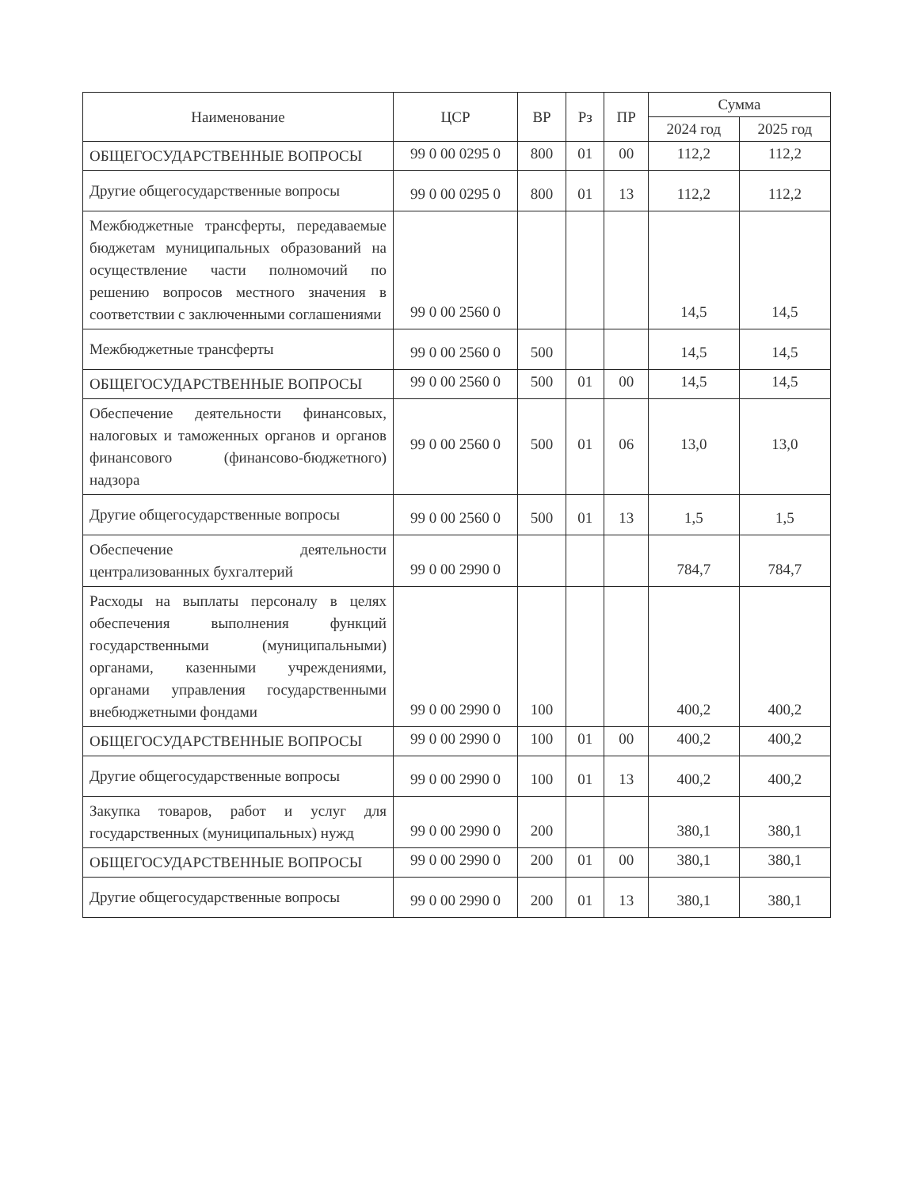| Наименование | ЦСР | ВР | Рз | ПР | Сумма | |
| --- | --- | --- | --- | --- | --- | --- |
| | | | | | 2024 год | 2025 год |
| ОБЩЕГОСУДАРСТВЕННЫЕ ВОПРОСЫ | 99 0 00 0295 0 | 800 | 01 | 00 | 112,2 | 112,2 |
| Другие общегосударственные вопросы | 99 0 00 0295 0 | 800 | 01 | 13 | 112,2 | 112,2 |
| Межбюджетные трансферты, передаваемые бюджетам муниципальных образований на осуществление части полномочий по решению вопросов местного значения в соответствии с заключенными соглашениями | 99 0 00 2560 0 | | | | 14,5 | 14,5 |
| Межбюджетные трансферты | 99 0 00 2560 0 | 500 | | | 14,5 | 14,5 |
| ОБЩЕГОСУДАРСТВЕННЫЕ ВОПРОСЫ | 99 0 00 2560 0 | 500 | 01 | 00 | 14,5 | 14,5 |
| Обеспечение деятельности финансовых, налоговых и таможенных органов и органов финансового (финансово-бюджетного) надзора | 99 0 00 2560 0 | 500 | 01 | 06 | 13,0 | 13,0 |
| Другие общегосударственные вопросы | 99 0 00 2560 0 | 500 | 01 | 13 | 1,5 | 1,5 |
| Обеспечение деятельности централизованных бухгалтерий | 99 0 00 2990 0 | | | | 784,7 | 784,7 |
| Расходы на выплаты персоналу в целях обеспечения выполнения функций государственными (муниципальными) органами, казенными учреждениями, органами управления государственными внебюджетными фондами | 99 0 00 2990 0 | 100 | | | 400,2 | 400,2 |
| ОБЩЕГОСУДАРСТВЕННЫЕ ВОПРОСЫ | 99 0 00 2990 0 | 100 | 01 | 00 | 400,2 | 400,2 |
| Другие общегосударственные вопросы | 99 0 00 2990 0 | 100 | 01 | 13 | 400,2 | 400,2 |
| Закупка товаров, работ и услуг для государственных (муниципальных) нужд | 99 0 00 2990 0 | 200 | | | 380,1 | 380,1 |
| ОБЩЕГОСУДАРСТВЕННЫЕ ВОПРОСЫ | 99 0 00 2990 0 | 200 | 01 | 00 | 380,1 | 380,1 |
| Другие общегосударственные вопросы | 99 0 00 2990 0 | 200 | 01 | 13 | 380,1 | 380,1 |